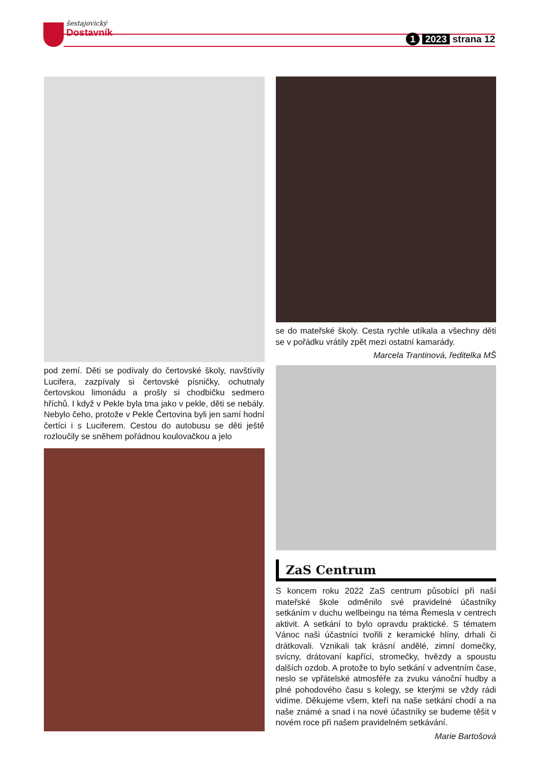šestajovický
Dostavník
1 2023 strana 12
pod zemí. Děti se podívaly do čertovské školy, navštívily Lucifera, zazpívaly si čertovské písničky, ochutnaly čertovskou limonádu a prošly si chodbičku sedmero hříchů. I když v Pekle byla tma jako v pekle, děti se nebály. Nebylo čeho, protože v Pekle Čertovina byli jen samí hodní čertíci i s Luciferem. Cestou do autobusu se děti ještě rozloučily se sněhem pořádnou koulovačkou a jelo
se do mateřské školy. Cesta rychle utíkala a všechny děti se v pořádku vrátily zpět mezi ostatní kamarády.
Marcela Trantinová, ředitelka MŠ
ZaS Centrum
S koncem roku 2022 ZaS centrum působící při naší mateřské škole odměnilo své pravidelné účastníky setkáním v duchu wellbeingu na téma Řemesla v centrech aktivit. A setkání to bylo opravdu praktické. S tématem Vánoc naši účastníci tvořili z keramické hlíny, drhali či drátkovali. Vznikali tak krásní andělé, zimní domečky, svícny, drátovaní kapříci, stromečky, hvězdy a spoustu dalších ozdob. A protože to bylo setkání v adventním čase, neslo se vpřátelské atmosféře za zvuku vánoční hudby a plné pohodového času s kolegy, se kterými se vždy rádi vidíme. Děkujeme všem, kteří na naše setkání chodí a na naše známé a snad i na nové účastníky se budeme těšit v novém roce při našem pravidelném setkávání.
Marie Bartošová